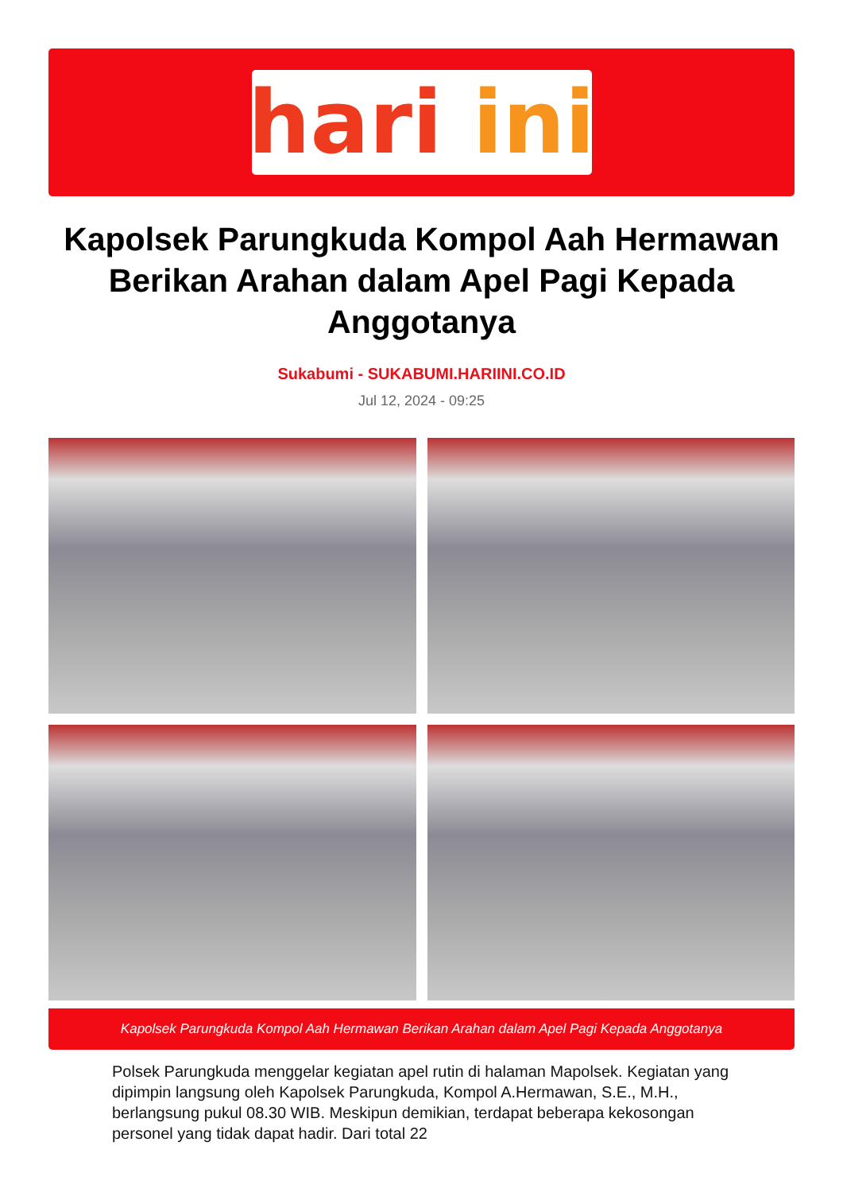hari ini
Kapolsek Parungkuda Kompol Aah Hermawan Berikan Arahan dalam Apel Pagi Kepada Anggotanya
Sukabumi - SUKABUMI.HARIINI.CO.ID
Jul 12, 2024 - 09:25
Kapolsek Parungkuda Kompol Aah Hermawan Berikan Arahan dalam Apel Pagi Kepada Anggotanya
Polsek Parungkuda menggelar kegiatan apel rutin di halaman Mapolsek. Kegiatan yang dipimpin langsung oleh Kapolsek Parungkuda, Kompol A.Hermawan, S.E., M.H., berlangsung pukul 08.30 WIB. Meskipun demikian, terdapat beberapa kekosongan personel yang tidak dapat hadir. Dari total 22